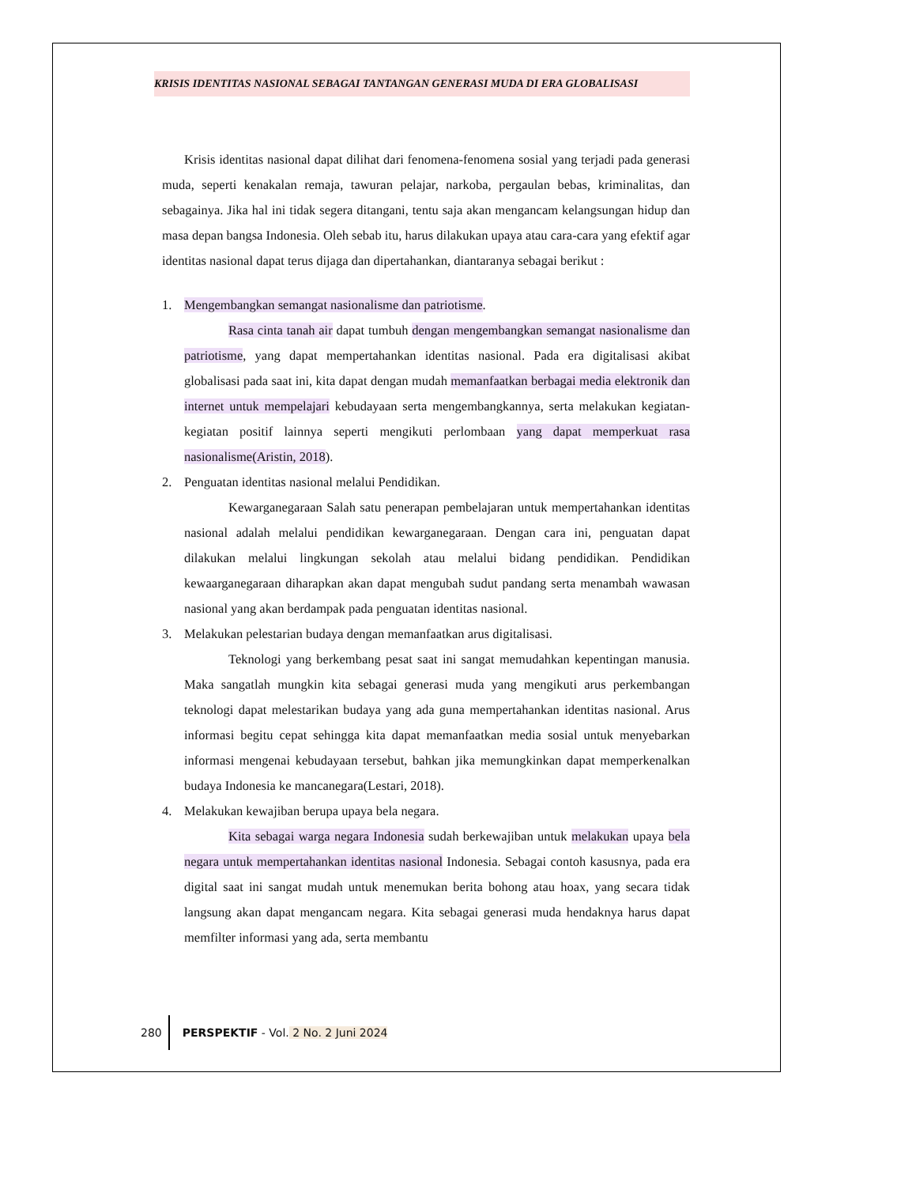KRISIS IDENTITAS NASIONAL SEBAGAI TANTANGAN GENERASI MUDA DI ERA GLOBALISASI
Krisis identitas nasional dapat dilihat dari fenomena-fenomena sosial yang terjadi pada generasi muda, seperti kenakalan remaja, tawuran pelajar, narkoba, pergaulan bebas, kriminalitas, dan sebagainya. Jika hal ini tidak segera ditangani, tentu saja akan mengancam kelangsungan hidup dan masa depan bangsa Indonesia. Oleh sebab itu, harus dilakukan upaya atau cara-cara yang efektif agar identitas nasional dapat terus dijaga dan dipertahankan, diantaranya sebagai berikut :
1. Mengembangkan semangat nasionalisme dan patriotisme.
Rasa cinta tanah air dapat tumbuh dengan mengembangkan semangat nasionalisme dan patriotisme, yang dapat mempertahankan identitas nasional. Pada era digitalisasi akibat globalisasi pada saat ini, kita dapat dengan mudah memanfaatkan berbagai media elektronik dan internet untuk mempelajari kebudayaan serta mengembangkannya, serta melakukan kegiatan-kegiatan positif lainnya seperti mengikuti perlombaan yang dapat memperkuat rasa nasionalisme(Aristin, 2018).
2. Penguatan identitas nasional melalui Pendidikan.
Kewarganegaraan Salah satu penerapan pembelajaran untuk mempertahankan identitas nasional adalah melalui pendidikan kewarganegaraan. Dengan cara ini, penguatan dapat dilakukan melalui lingkungan sekolah atau melalui bidang pendidikan. Pendidikan kewaarganegaraan diharapkan akan dapat mengubah sudut pandang serta menambah wawasan nasional yang akan berdampak pada penguatan identitas nasional.
3. Melakukan pelestarian budaya dengan memanfaatkan arus digitalisasi.
Teknologi yang berkembang pesat saat ini sangat memudahkan kepentingan manusia. Maka sangatlah mungkin kita sebagai generasi muda yang mengikuti arus perkembangan teknologi dapat melestarikan budaya yang ada guna mempertahankan identitas nasional. Arus informasi begitu cepat sehingga kita dapat memanfaatkan media sosial untuk menyebarkan informasi mengenai kebudayaan tersebut, bahkan jika memungkinkan dapat memperkenalkan budaya Indonesia ke mancanegara(Lestari, 2018).
4. Melakukan kewajiban berupa upaya bela negara.
Kita sebagai warga negara Indonesia sudah berkewajiban untuk melakukan upaya bela negara untuk mempertahankan identitas nasional Indonesia. Sebagai contoh kasusnya, pada era digital saat ini sangat mudah untuk menemukan berita bohong atau hoax, yang secara tidak langsung akan dapat mengancam negara. Kita sebagai generasi muda hendaknya harus dapat memfilter informasi yang ada, serta membantu
280 PERSPEKTIF - Vol. 2 No. 2 Juni 2024